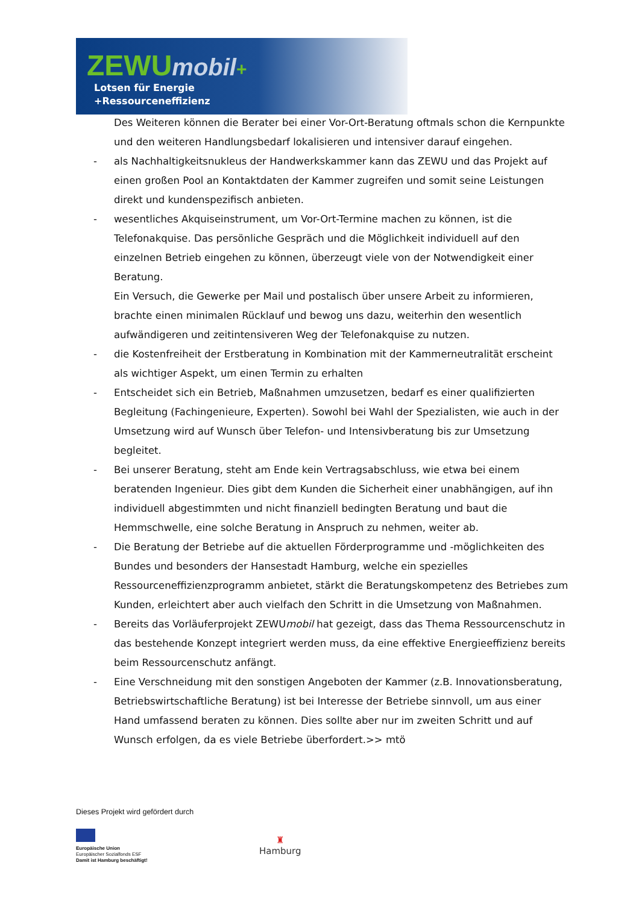ZEWUmobil+
Lotsen für Energie
+Ressourceneffizienz
Des Weiteren können die Berater bei einer Vor-Ort-Beratung oftmals schon die Kernpunkte und den weiteren Handlungsbedarf lokalisieren und intensiver darauf eingehen.
- als Nachhaltigkeitsnukleus der Handwerkskammer kann das ZEWU und das Projekt auf einen großen Pool an Kontaktdaten der Kammer zugreifen und somit seine Leistungen direkt und kundenspezifisch anbieten.
- wesentliches Akquiseinstrument, um Vor-Ort-Termine machen zu können, ist die Telefonakquise. Das persönliche Gespräch und die Möglichkeit individuell auf den einzelnen Betrieb eingehen zu können, überzeugt viele von der Notwendigkeit einer Beratung.
Ein Versuch, die Gewerke per Mail und postalisch über unsere Arbeit zu informieren, brachte einen minimalen Rücklauf und bewog uns dazu, weiterhin den wesentlich aufwändigeren und zeitintensiveren Weg der Telefonakquise zu nutzen.
- die Kostenfreiheit der Erstberatung in Kombination mit der Kammerneutralität erscheint als wichtiger Aspekt, um einen Termin zu erhalten
- Entscheidet sich ein Betrieb, Maßnahmen umzusetzen, bedarf es einer qualifizierten Begleitung (Fachingenieure, Experten). Sowohl bei Wahl der Spezialisten, wie auch in der Umsetzung wird auf Wunsch über Telefon- und Intensivberatung bis zur Umsetzung begleitet.
- Bei unserer Beratung, steht am Ende kein Vertragsabschluss, wie etwa bei einem beratenden Ingenieur. Dies gibt dem Kunden die Sicherheit einer unabhängigen, auf ihn individuell abgestimmten und nicht finanziell bedingten Beratung und baut die Hemmschwelle, eine solche Beratung in Anspruch zu nehmen, weiter ab.
- Die Beratung der Betriebe auf die aktuellen Förderprogramme und -möglichkeiten des Bundes und besonders der Hansestadt Hamburg, welche ein spezielles Ressourceneffizienzprogramm anbietet, stärkt die Beratungskompetenz des Betriebes zum Kunden, erleichtert aber auch vielfach den Schritt in die Umsetzung von Maßnahmen.
- Bereits das Vorläuferprojekt ZEWUmobil hat gezeigt, dass das Thema Ressourcenschutz in das bestehende Konzept integriert werden muss, da eine effektive Energieeffizienz bereits beim Ressourcenschutz anfängt.
- Eine Verschneidung mit den sonstigen Angeboten der Kammer (z.B. Innovationsberatung, Betriebswirtschaftliche Beratung) ist bei Interesse der Betriebe sinnvoll, um aus einer Hand umfassend beraten zu können. Dies sollte aber nur im zweiten Schritt und auf Wunsch erfolgen, da es viele Betriebe überfordert.>> mtö
Dieses Projekt wird gefördert durch
Europäische Union
Europäischer Sozialfonds ESF
Damit ist Hamburg beschäftigt!
♜
Hamburg